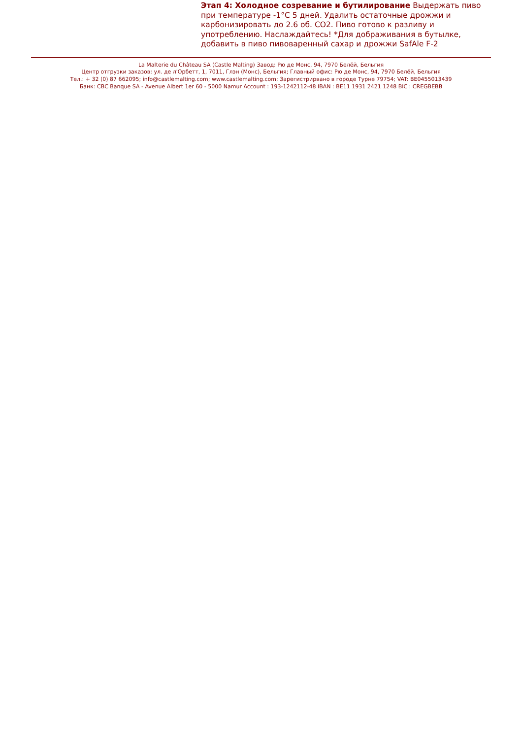Этап 4: Холодное созревание и бутилирование Выдержать пиво при температуре -1°C 5 дней. Удалить остаточные дрожжи и карбонизировать до 2.6 об. CO2. Пиво готово к разливу и употреблению. Наслаждайтесь! *Для дображивания в бутылке, добавить в пиво пивоваренный сахар и дрожжи SafAle F-2
La Malterie du Château SA (Castle Malting) Завод: Рю де Монс, 94, 7970 Белёй, Бельгия
Центр отгрузки заказов: ул. де л'Орбетт, 1, 7011, Глэн (Монс), Бельгия; Главный офис: Рю де Монс, 94, 7970 Белёй, Бельгия
Тел.: + 32 (0) 87 662095; info@castlemalting.com; www.castlemalting.com; Зарегистрирвано в городе Турне 79754; VAT: BE0455013439
Банк: CBC Banque SA - Avenue Albert 1er 60 - 5000 Namur Account : 193-1242112-48 IBAN : BE11 1931 2421 1248 BIC : CREGBEBB